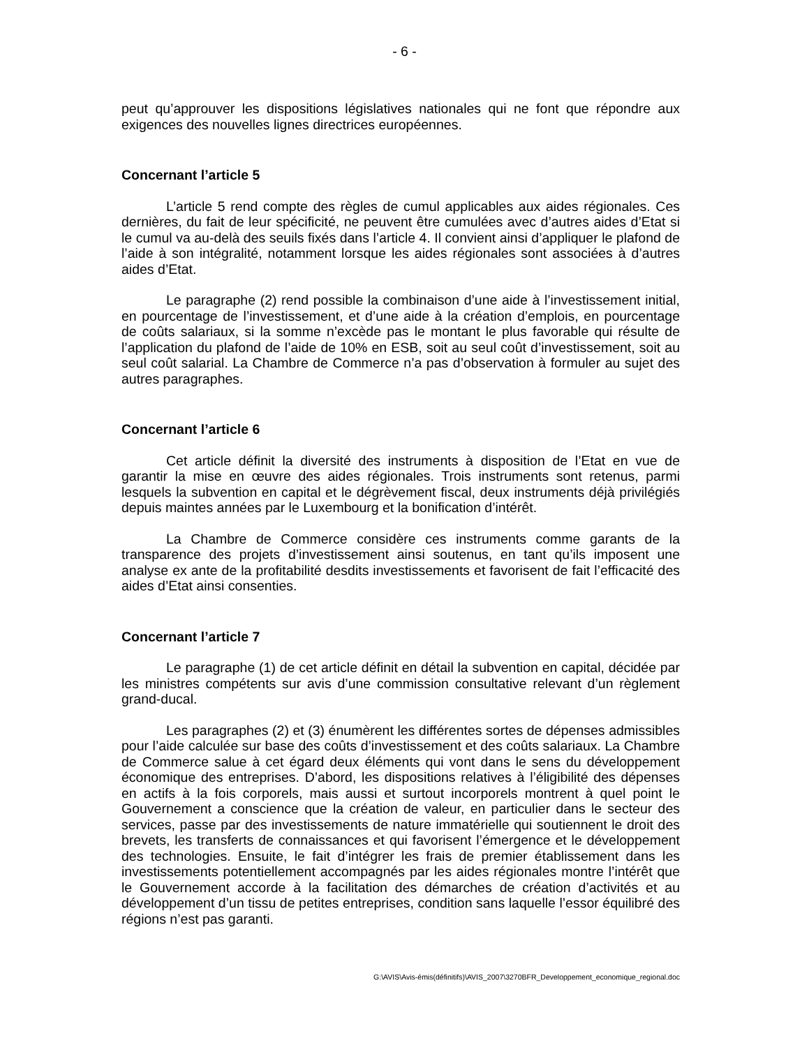- 6 -
peut qu’approuver les dispositions législatives nationales qui ne font que répondre aux exigences des nouvelles lignes directrices européennes.
Concernant l’article 5
L’article 5 rend compte des règles de cumul applicables aux aides régionales. Ces dernières, du fait de leur spécificité, ne peuvent être cumulées avec d’autres aides d’Etat si le cumul va au-delà des seuils fixés dans l’article 4. Il convient ainsi d’appliquer le plafond de l’aide à son intégralité, notamment lorsque les aides régionales sont associées à d’autres aides d’Etat.
Le paragraphe (2) rend possible la combinaison d’une aide à l’investissement initial, en pourcentage de l’investissement, et d’une aide à la création d’emplois, en pourcentage de coûts salariaux, si la somme n’excède pas le montant le plus favorable qui résulte de l’application du plafond de l’aide de 10% en ESB, soit au seul coût d’investissement, soit au seul coût salarial. La Chambre de Commerce n’a pas d’observation à formuler au sujet des autres paragraphes.
Concernant l’article 6
Cet article définit la diversité des instruments à disposition de l’Etat en vue de garantir la mise en œuvre des aides régionales. Trois instruments sont retenus, parmi lesquels la subvention en capital et le dégrèvement fiscal, deux instruments déjà privilégiés depuis maintes années par le Luxembourg et la bonification d’intérêt.
La Chambre de Commerce considère ces instruments comme garants de la transparence des projets d’investissement ainsi soutenus, en tant qu’ils imposent une analyse ex ante de la profitabilité desdits investissements et favorisent de fait l’efficacité des aides d’Etat ainsi consenties.
Concernant l’article 7
Le paragraphe (1) de cet article définit en détail la subvention en capital, décidée par les ministres compétents sur avis d’une commission consultative relevant d’un règlement grand-ducal.
Les paragraphes (2) et (3) énumèrent les différentes sortes de dépenses admissibles pour l’aide calculée sur base des coûts d’investissement et des coûts salariaux. La Chambre de Commerce salue à cet égard deux éléments qui vont dans le sens du développement économique des entreprises. D’abord, les dispositions relatives à l’éligibilité des dépenses en actifs à la fois corporels, mais aussi et surtout incorporels montrent à quel point le Gouvernement a conscience que la création de valeur, en particulier dans le secteur des services, passe par des investissements de nature immatérielle qui soutiennent le droit des brevets, les transferts de connaissances et qui favorisent l’émergence et le développement des technologies. Ensuite, le fait d’intégrer les frais de premier établissement dans les investissements potentiellement accompagnés par les aides régionales montre l’intérêt que le Gouvernement accorde à la facilitation des démarches de création d’activités et au développement d’un tissu de petites entreprises, condition sans laquelle l’essor équilibré des régions n’est pas garanti.
G:\AVIS\Avis-émis(définitifs)\AVIS_2007\3270BFR_Developpement_economique_regional.doc